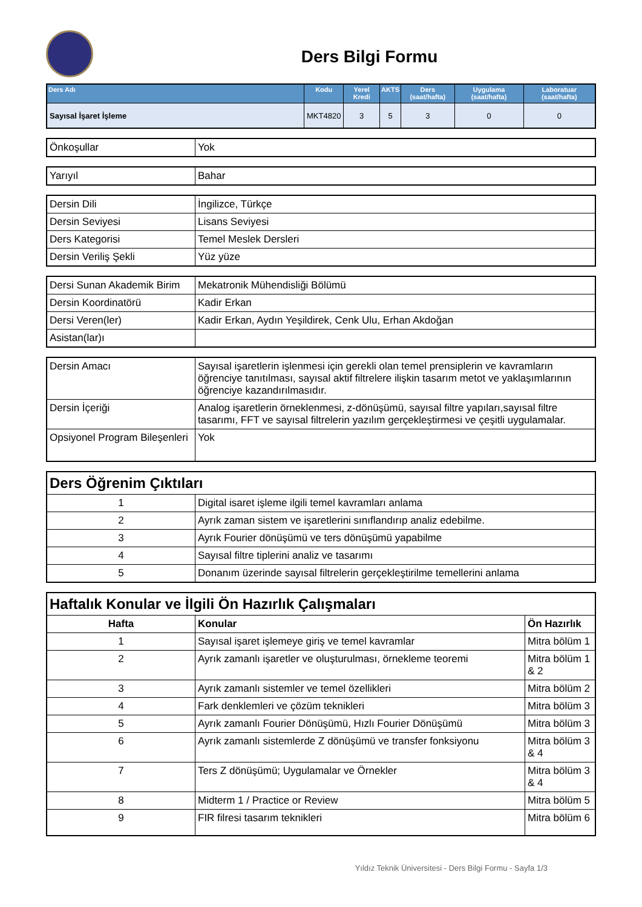Ders Bilgi Formu
| Ders Adı | Kodu | Yerel Kredi | AKTS | Ders (saat/hafta) | Uygulama (saat/hafta) | Laboratuar (saat/hafta) |
| --- | --- | --- | --- | --- | --- | --- |
| Sayısal İşaret İşleme | MKT4820 | 3 | 5 | 3 | 0 | 0 |
| Önkoşullar | Yok |
| Yarıyıl | Bahar |
| Dersin Dili | İngilizce, Türkçe |
| Dersin Seviyesi | Lisans Seviyesi |
| Ders Kategorisi | Temel Meslek Dersleri |
| Dersin Veriliş Şekli | Yüz yüze |
| Dersi Sunan Akademik Birim | Mekatronik Mühendisliği Bölümü |
| Dersin Koordinatörü | Kadir Erkan |
| Dersi Veren(ler) | Kadir Erkan, Aydın Yeşildirek, Cenk Ulu, Erhan Akdoğan |
| Asistan(lar)ı | |
| Dersin Amacı | Sayısal işaretlerin işlenmesi için gerekli olan temel prensiplerin ve kavramların öğrenciye tanıtılması, sayısal aktif filtrelere ilişkin tasarım metot ve yaklaşımlarının öğrenciye kazandırılmasıdır. |
| Dersin İçeriği | Analog işaretlerin örneklenmesi, z-dönüşümü, sayısal filtre yapıları,sayısal filtre tasarımı, FFT ve sayısal filtrelerin yazılım gerçekleştirmesi ve çeşitli uygulamalar. |
| Opsiyonel Program Bileşenleri | Yok |
| Ders Öğrenim Çıktıları | |
| 1 | Digital isaret işleme ilgili temel kavramları anlama |
| 2 | Ayrık zaman sistem ve işaretlerini sınıflandırıp analiz edebilme. |
| 3 | Ayrık Fourier dönüşümü ve ters dönüşümü yapabilme |
| 4 | Sayısal filtre tiplerini analiz ve tasarımı |
| 5 | Donanım üzerinde sayısal filtrelerin gerçekleştirilme temellerini anlama |
| Haftalık Konular ve İlgili Ön Hazırlık Çalışmaları | | |
| Hafta | Konular | Ön Hazırlık |
| 1 | Sayısal işaret işlemeye giriş ve temel kavramlar | Mitra bölüm 1 |
| 2 | Ayrık zamanlı işaretler ve oluşturulması, örnekleme teoremi | Mitra bölüm 1 & 2 |
| 3 | Ayrık zamanlı sistemler ve temel özellikleri | Mitra bölüm 2 |
| 4 | Fark denklemleri ve çözüm teknikleri | Mitra bölüm 3 |
| 5 | Ayrık zamanlı Fourier Dönüşümü, Hızlı Fourier Dönüşümü | Mitra bölüm 3 |
| 6 | Ayrık zamanlı sistemlerde Z dönüşümü ve transfer fonksiyonu | Mitra bölüm 3 & 4 |
| 7 | Ters Z dönüşümü; Uygulamalar ve Örnekler | Mitra bölüm 3 & 4 |
| 8 | Midterm 1 / Practice or Review | Mitra bölüm 5 |
| 9 | FIR filresi tasarım teknikleri | Mitra bölüm 6 |
Yıldız Teknik Üniversitesi - Ders Bilgi Formu - Sayfa 1/3